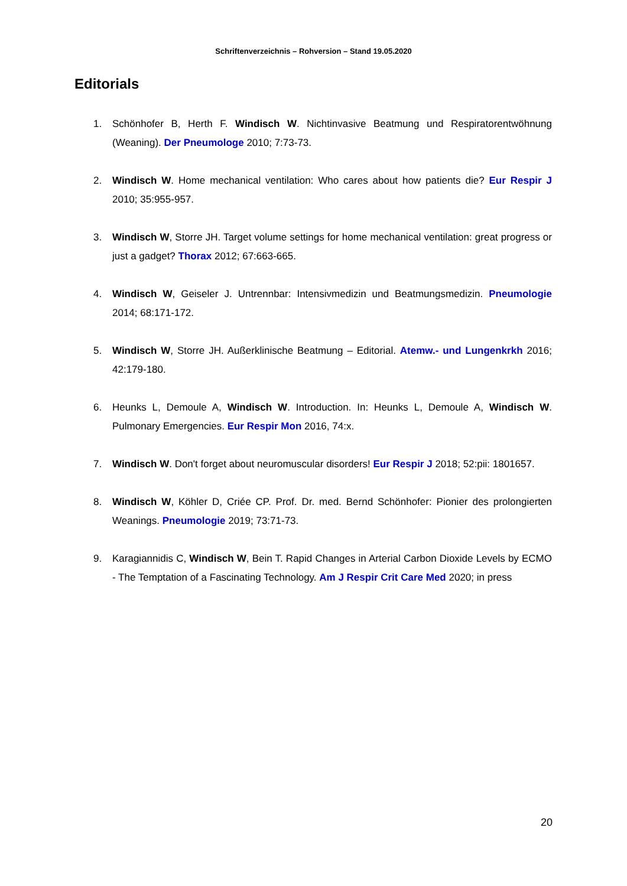Schriftenverzeichnis – Rohversion – Stand 19.05.2020
Editorials
1. Schönhofer B, Herth F. Windisch W. Nichtinvasive Beatmung und Respiratorentwöhnung (Weaning). Der Pneumologe 2010; 7:73-73.
2. Windisch W. Home mechanical ventilation: Who cares about how patients die? Eur Respir J 2010; 35:955-957.
3. Windisch W, Storre JH. Target volume settings for home mechanical ventilation: great progress or just a gadget? Thorax 2012; 67:663-665.
4. Windisch W, Geiseler J. Untrennbar: Intensivmedizin und Beatmungsmedizin. Pneumologie 2014; 68:171-172.
5. Windisch W, Storre JH. Außerklinische Beatmung – Editorial. Atemw.- und Lungenkrkh 2016; 42:179-180.
6. Heunks L, Demoule A, Windisch W. Introduction. In: Heunks L, Demoule A, Windisch W. Pulmonary Emergencies. Eur Respir Mon 2016, 74:x.
7. Windisch W. Don't forget about neuromuscular disorders! Eur Respir J 2018; 52:pii: 1801657.
8. Windisch W, Köhler D, Criée CP. Prof. Dr. med. Bernd Schönhofer: Pionier des prolongierten Weanings. Pneumologie 2019; 73:71-73.
9. Karagiannidis C, Windisch W, Bein T. Rapid Changes in Arterial Carbon Dioxide Levels by ECMO - The Temptation of a Fascinating Technology. Am J Respir Crit Care Med 2020; in press
20